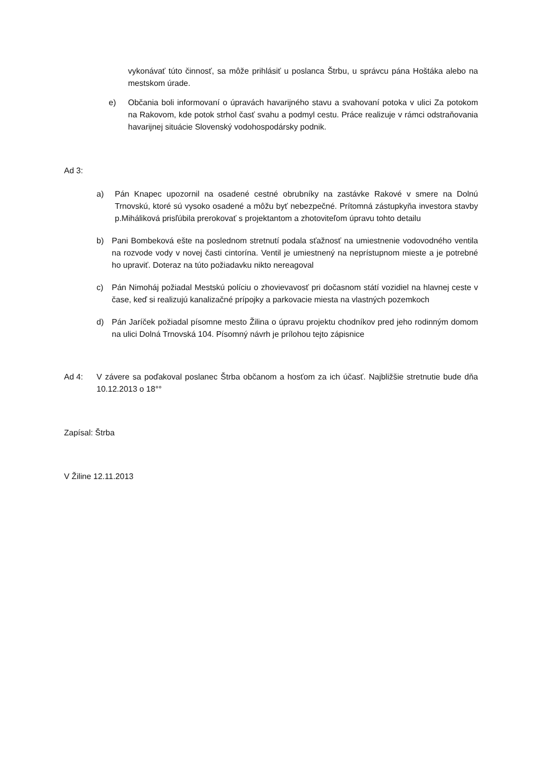vykonávať túto činnosť, sa môže prihlásiť u poslanca Štrbu, u správcu pána Hoštáka alebo na mestskom úrade.
e) Občania boli informovaní o úpravách havarijného stavu a svahovaní potoka v ulici Za potokom na Rakovom, kde potok strhol časť svahu a podmyl cestu. Práce realizuje v rámci odstraňovania havarijnej situácie Slovenský vodohospodársky podnik.
Ad 3:
a) Pán Knapec upozornil na osadené cestné obrubníky na zastávke Rakové v smere na Dolnú Trnovskú, ktoré sú vysoko osadené a môžu byť nebezpečné. Prítomná zástupkyňa investora stavby p.Miháliková prisľúbila prerokovať s projektantom a zhotoviteľom úpravu tohto detailu
b) Pani Bombeková ešte na poslednom stretnutí podala sťažnosť na umiestnenie vodovodného ventila na rozvode vody v novej časti cintorína. Ventil je umiestnený na neprístupnom mieste a je potrebné ho upraviť. Doteraz na túto požiadavku nikto nereagoval
c) Pán Nimoháj požiadal Mestskú políciu o zhovievavosť pri dočasnom státí vozidiel na hlavnej ceste v čase, keď si realizujú kanalizačné prípojky a parkovacie miesta na vlastných pozemkoch
d) Pán Jaríček požiadal písomne mesto Žilina o úpravu projektu chodníkov pred jeho rodinným domom na ulici Dolná Trnovská 104. Písomný návrh je prílohou tejto zápisnice
Ad 4: V závere sa poďakoval poslanec Štrba občanom a hosťom za ich účasť. Najbližšie stretnutie bude dňa 10.12.2013 o 18°°
Zapísal: Štrba
V Žiline 12.11.2013